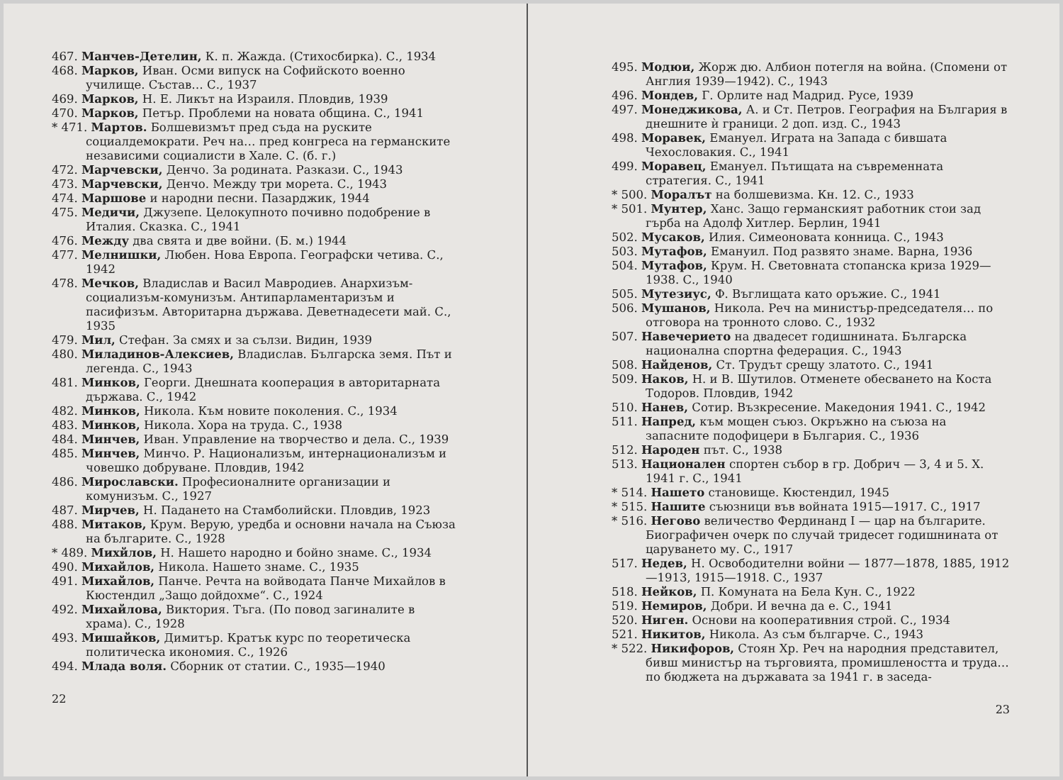467. Манчев-Детелин, К. п. Жажда. (Стихосбирка). С., 1934
468. Марков, Иван. Осми випуск на Софийското военно училище. Състав… С., 1937
469. Марков, Н. Е. Ликът на Израиля. Пловдив, 1939
470. Марков, Петър. Проблеми на новата община. С., 1941
* 471. Мартов. Болшевизмът пред съда на руските социалдемократи. Реч на… пред конгреса на германските независими социалисти в Хале. С. (б. г.)
472. Марчевски, Денчо. За родината. Разкази. С., 1943
473. Марчевски, Денчо. Между три морета. С., 1943
474. Маршове и народни песни. Пазарджик, 1944
475. Медичи, Джузепе. Целокупното почивно подобрение в Италия. Сказка. С., 1941
476. Между два свята и две войни. (Б. м.) 1944
477. Мелнишки, Любен. Нова Европа. Географски четива. С., 1942
478. Мечков, Владислав и Васил Мавродиев. Анархизъм-социализъм-комунизъм. Антипарламентаризъм и пасифизъм. Авторитарна държава. Деветнадесети май. С., 1935
479. Мил, Стефан. За смях и за сълзи. Видин, 1939
480. Миладинов-Алексиев, Владислав. Българска земя. Път и легенда. С., 1943
481. Минков, Георги. Днешната кооперация в авторитарната държава. С., 1942
482. Минков, Никола. Към новите поколения. С., 1934
483. Минков, Никола. Хора на труда. С., 1938
484. Минчев, Иван. Управление на творчество и дела. С., 1939
485. Минчев, Минчо. Р. Национализъм, интернационализъм и човешко добруване. Пловдив, 1942
486. Мирославски. Професионалните организации и комунизъм. С., 1927
487. Мирчев, Н. Падането на Стамболийски. Пловдив, 1923
488. Митаков, Крум. Верую, уредба и основни начала на Съюза на българите. С., 1928
* 489. Михйлов, Н. Нашето народно и бойно знаме. С., 1934
490. Михайлов, Никола. Нашето знаме. С., 1935
491. Михайлов, Панче. Речта на войводата Панче Михайлов в Кюстендил „Защо дойдохме“. С., 1924
492. Михайлова, Виктория. Тъга. (По повод загиналите в храма). С., 1928
493. Мишайков, Димитър. Кратък курс по теоретическа политическа икономия. С., 1926
494. Млада воля. Сборник от статии. С., 1935—1940
22
495. Модюи, Жорж дю. Албион потегля на война. (Спомени от Англия 1939—1942). С., 1943
496. Мондев, Г. Орлите над Мадрид. Русе, 1939
497. Монеджикова, А. и Ст. Петров. География на България в днешните ѝ граници. 2 доп. изд. С., 1943
498. Моравек, Емануел. Играта на Запада с бившата Чехословакия. С., 1941
499. Моравец, Емануел. Пътищата на съвременната стратегия. С., 1941
* 500. Моралът на болшевизма. Кн. 12. С., 1933
* 501. Мунтер, Ханс. Защо германският работник стои зад гърба на Адолф Хитлер. Берлин, 1941
502. Мусаков, Илия. Симеоновата конница. С., 1943
503. Мутафов, Емануил. Под развято знаме. Варна, 1936
504. Мутафов, Крум. Н. Световната стопанска криза 1929—1938. С., 1940
505. Мутезиус, Ф. Въглищата като оръжие. С., 1941
506. Мушанов, Никола. Реч на министър-председателя… по отговора на тронното слово. С., 1932
507. Навечерието на двадесет годишнината. Българска национална спортна федерация. С., 1943
508. Найденов, Ст. Трудът срещу златото. С., 1941
509. Наков, Н. и В. Шутилов. Отменете обесването на Коста Тодоров. Пловдив, 1942
510. Нанев, Сотир. Възкресение. Македония 1941. С., 1942
511. Напред, към мощен съюз. Окръжно на съюза на запасните подофицери в България. С., 1936
512. Народен път. С., 1938
513. Национален спортен събор в гр. Добрич — 3, 4 и 5. X. 1941 г. С., 1941
* 514. Нашето становище. Кюстендил, 1945
* 515. Нашите съюзници във войната 1915—1917. С., 1917
* 516. Негово величество Фердинанд I — цар на българите. Биографичен очерк по случай тридесет годишнината от царуването му. С., 1917
517. Недев, Н. Освободителни войни — 1877—1878, 1885, 1912—1913, 1915—1918. С., 1937
518. Нейков, П. Комуната на Бела Кун. С., 1922
519. Немиров, Добри. И вечна да е. С., 1941
520. Ниген. Основи на кооперативния строй. С., 1934
521. Никитов, Никола. Аз съм българче. С., 1943
* 522. Никифоров, Стоян Хр. Реч на народния представител, бивш министър на търговията, промишлеността и труда… по бюджета на държавата за 1941 г. в заседа-
23